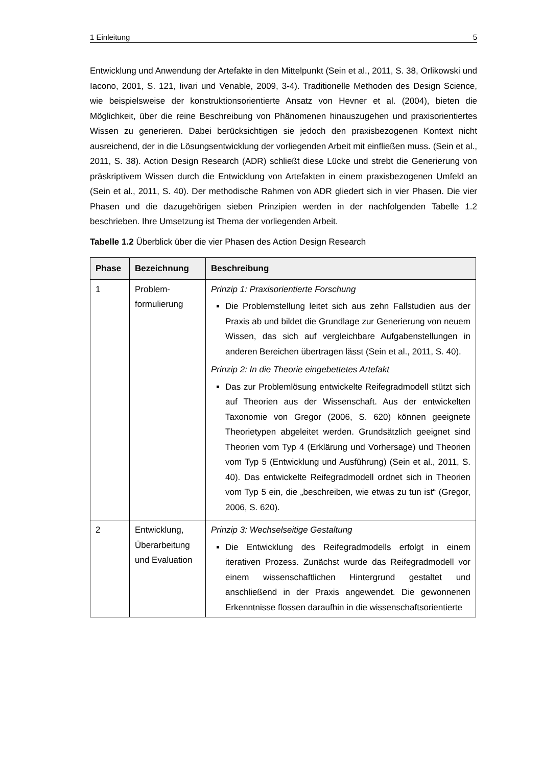1 Einleitung 5
Entwicklung und Anwendung der Artefakte in den Mittelpunkt (Sein et al., 2011, S. 38, Orlikowski und Iacono, 2001, S. 121, Iivari und Venable, 2009, 3-4). Traditionelle Methoden des Design Science, wie beispielsweise der konstruktionsorientierte Ansatz von Hevner et al. (2004), bieten die Möglichkeit, über die reine Beschreibung von Phänomenen hinauszugehen und praxisorientiertes Wissen zu generieren. Dabei berücksichtigen sie jedoch den praxisbezogenen Kontext nicht ausreichend, der in die Lösungsentwicklung der vorliegenden Arbeit mit einfließen muss. (Sein et al., 2011, S. 38). Action Design Research (ADR) schließt diese Lücke und strebt die Generierung von präskriptivem Wissen durch die Entwicklung von Artefakten in einem praxisbezogenen Umfeld an (Sein et al., 2011, S. 40). Der methodische Rahmen von ADR gliedert sich in vier Phasen. Die vier Phasen und die dazugehörigen sieben Prinzipien werden in der nachfolgenden Tabelle 1.2 beschrieben. Ihre Umsetzung ist Thema der vorliegenden Arbeit.
Tabelle 1.2 Überblick über die vier Phasen des Action Design Research
| Phase | Bezeichnung | Beschreibung |
| --- | --- | --- |
| 1 | Problem- formulierung | Prinzip 1: Praxisorientierte Forschung Die Problemstellung leitet sich aus zehn Fallstudien aus der Praxis ab und bildet die Grundlage zur Generierung von neuem Wissen, das sich auf vergleichbare Aufgabenstellungen in anderen Bereichen übertragen lässt (Sein et al., 2011, S. 40). Prinzip 2: In die Theorie eingebettetes Artefakt Das zur Problemlösung entwickelte Reifegradmodell stützt sich auf Theorien aus der Wissenschaft. Aus der entwickelten Taxonomie von Gregor (2006, S. 620) können geeignete Theorietypen abgeleitet werden. Grundsätzlich geeignet sind Theorien vom Typ 4 (Erklärung und Vorhersage) und Theorien vom Typ 5 (Entwicklung und Ausführung) (Sein et al., 2011, S. 40). Das entwickelte Reifegradmodell ordnet sich in Theorien vom Typ 5 ein, die „beschreiben, wie etwas zu tun ist“ (Gregor, 2006, S. 620). |
| 2 | Entwicklung, Überarbeitung und Evaluation | Prinzip 3: Wechselseitige Gestaltung Die Entwicklung des Reifegradmodells erfolgt in einem iterativen Prozess. Zunächst wurde das Reifegradmodell vor einem wissenschaftlichen Hintergrund gestaltet und anschließend in der Praxis angewendet. Die gewonnenen Erkenntnisse flossen daraufhin in die wissenschaftsorientierte |